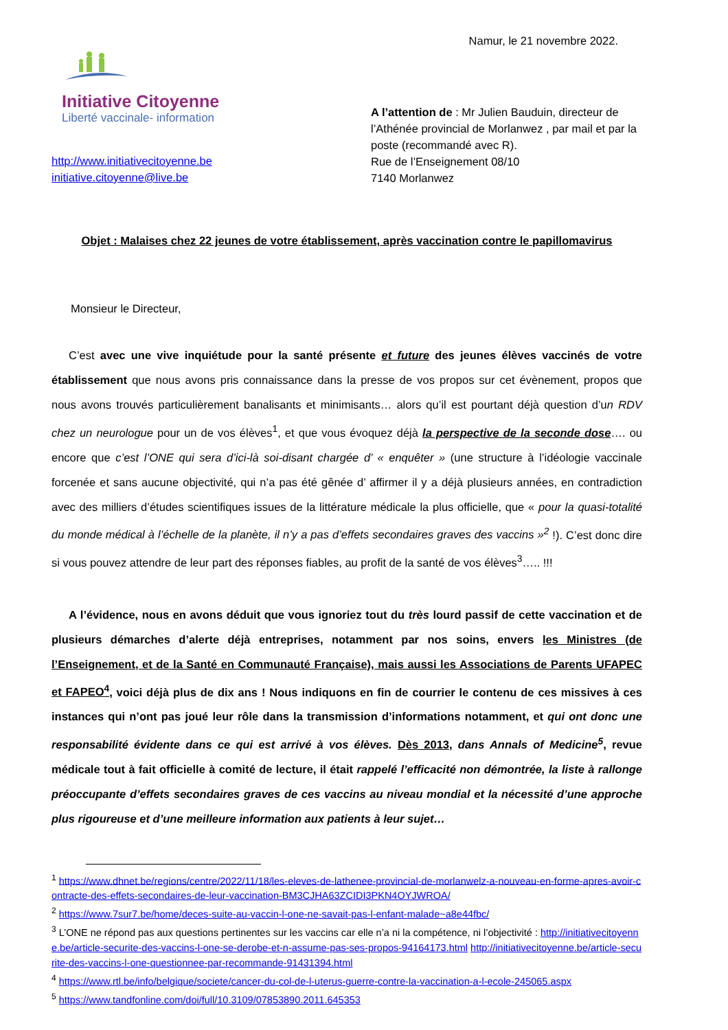Namur, le 21 novembre 2022.
Initiative Citoyenne
Liberté vaccinale- information
http://www.initiativecitoyenne.be
initiative.citoyenne@live.be
A l’attention de : Mr Julien Bauduin, directeur de l’Athénée provincial de Morlanwez , par mail et par la poste (recommandé avec R).
Rue de l’Enseignement 08/10
7140 Morlanwez
Objet : Malaises chez 22 jeunes de votre établissement, après vaccination contre le papillomavirus
Monsieur le Directeur,
C’est avec une vive inquiétude pour la santé présente et future des jeunes élèves vaccinés de votre établissement que nous avons pris connaissance dans la presse de vos propos sur cet évènement, propos que nous avons trouvés particulièrement banalisants et minimisants… alors qu’il est pourtant déjà question d’un RDV chez un neurologue pour un de vos élèves<sup>1</sup>, et que vous évoquez déjà la perspective de la seconde dose…. ou encore que c’est l’ONE qui sera d’ici-là soi-disant chargée d’ « enquêter » (une structure à l’idéologie vaccinale forcenée et sans aucune objectivité, qui n’a pas été gênée d’ affirmer il y a déjà plusieurs années, en contradiction avec des milliers d’études scientifiques issues de la littérature médicale la plus officielle, que « pour la quasi-totalité du monde médical à l’échelle de la planète, il n’y a pas d’effets secondaires graves des vaccins »<sup>2</sup> !). C’est donc dire si vous pouvez attendre de leur part des réponses fiables, au profit de la santé de vos élèves<sup>3</sup>….. !!!
A l’évidence, nous en avons déduit que vous ignoriez tout du très lourd passif de cette vaccination et de plusieurs démarches d’alerte déjà entreprises, notamment par nos soins, envers les Ministres (de l’Enseignement, et de la Santé en Communauté Française), mais aussi les Associations de Parents UFAPEC et FAPEO<sup>4</sup>, voici déjà plus de dix ans ! Nous indiquons en fin de courrier le contenu de ces missives à ces instances qui n’ont pas joué leur rôle dans la transmission d’informations notamment, et qui ont donc une responsabilité évidente dans ce qui est arrivé à vos élèves. Dès 2013, dans Annals of Medicine<sup>5</sup>, revue médicale tout à fait officielle à comité de lecture, il était rappelé l’efficacité non démontrée, la liste à rallonge préoccupante d’effets secondaires graves de ces vaccins au niveau mondial et la nécessité d’une approche plus rigoureuse et d’une meilleure information aux patients à leur sujet…
<sup>1</sup> https://www.dhnet.be/regions/centre/2022/11/18/les-eleves-de-lathenee-provincial-de-morlanwelz-a-nouveau-en-forme-apres-avoir-contracte-des-effets-secondaires-de-leur-vaccination-BM3CJHA63ZCIDI3PKN4OYJWROA/
<sup>2</sup> https://www.7sur7.be/home/deces-suite-au-vaccin-l-one-ne-savait-pas-l-enfant-malade~a8e44fbc/
<sup>3</sup> L’ONE ne répond pas aux questions pertinentes sur les vaccins car elle n’a ni la compétence, ni l’objectivité : http://initiativecitoyenne.be/article-securite-des-vaccins-l-one-se-derobe-et-n-assume-pas-ses-propos-94164173.html http://initiativecitoyenne.be/article-securite-des-vaccins-l-one-questionnee-par-recommande-91431394.html
<sup>4</sup> https://www.rtl.be/info/belgique/societe/cancer-du-col-de-l-uterus-guerre-contre-la-vaccination-a-l-ecole-245065.aspx
<sup>5</sup> https://www.tandfonline.com/doi/full/10.3109/07853890.2011.645353